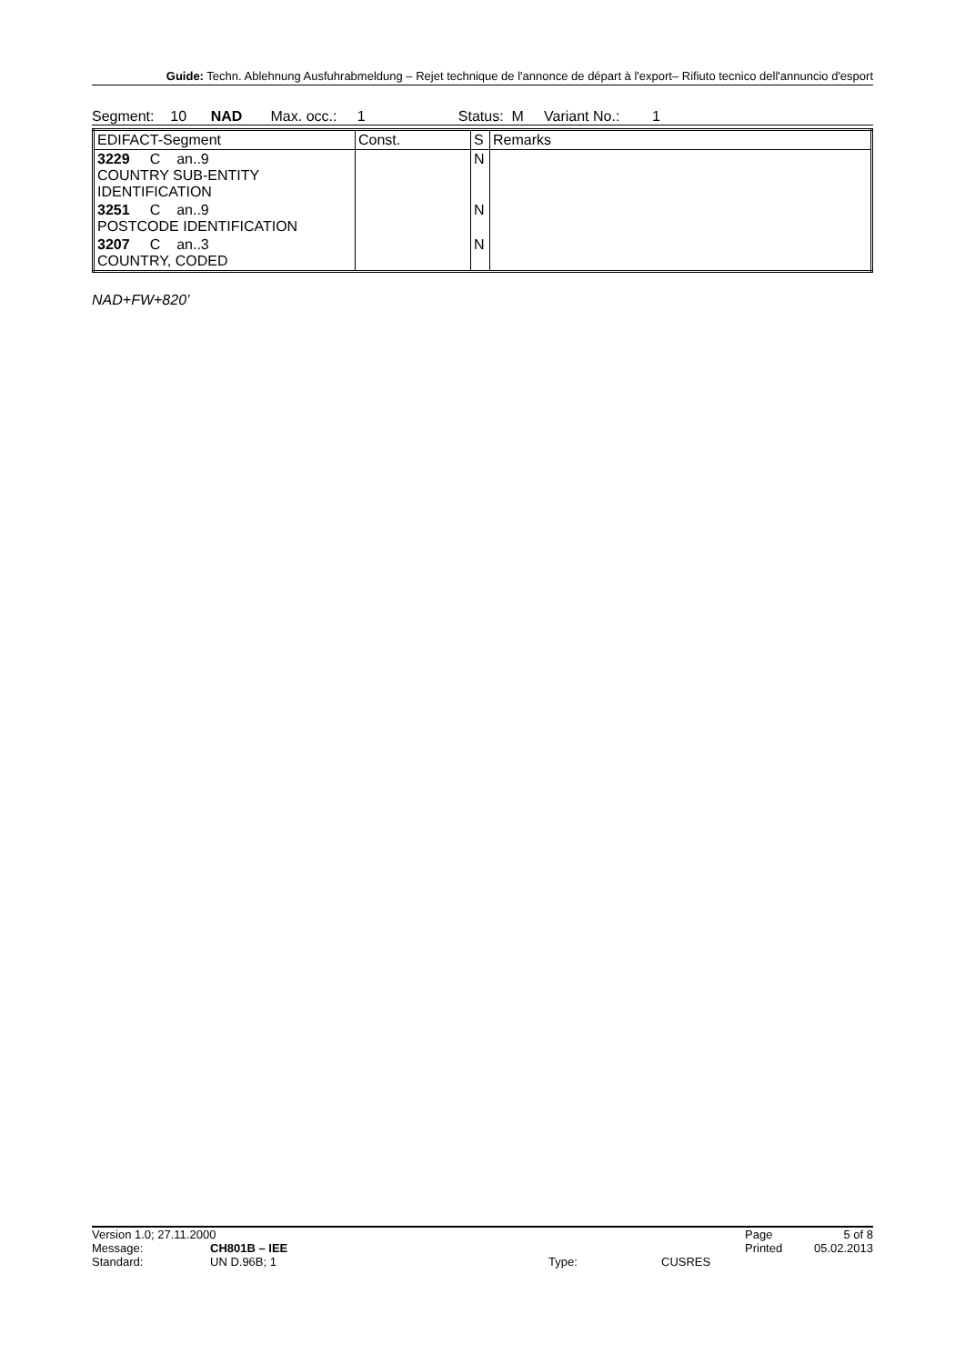Guide: Techn. Ablehnung Ausfuhrabmeldung – Rejet technique de l'annonce de départ à l'export– Rifiuto tecnico dell'annuncio d'esport
Segment: 10 NAD Max. occ.: 1 Status: M Variant No.: 1
| EDIFACT-Segment | Const. | S | Remarks |
| --- | --- | --- | --- |
| 3229 C an..9 COUNTRY SUB-ENTITY IDENTIFICATION | | N | |
| 3251 C an..9 POSTCODE IDENTIFICATION | | N | |
| 3207 C an..3 COUNTRY, CODED | | N | |
NAD+FW+820’
Version 1.0; 27.11.2000 Page 5 of 8
Message: CH801B – IEE Printed 05.02.2013
Standard: UN D.96B; 1 Type: CUSRES